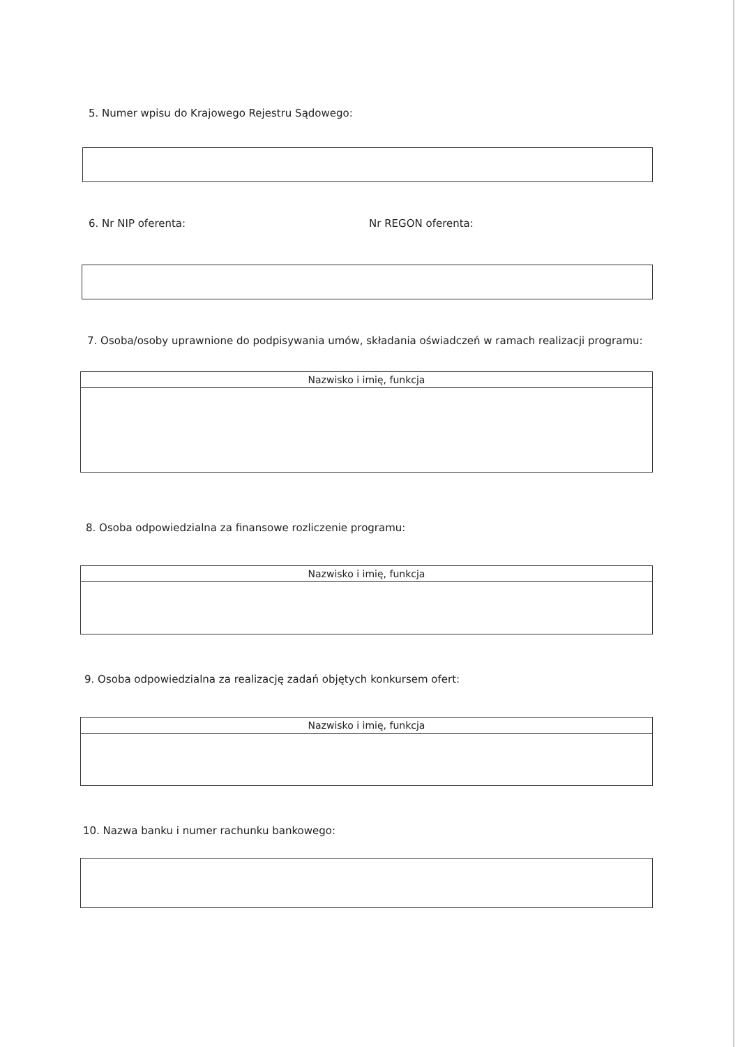5. Numer wpisu do Krajowego Rejestru Sądowego:
6. Nr NIP oferenta: Nr REGON oferenta:
7. Osoba/osoby uprawnione do podpisywania umów, składania oświadczeń w ramach realizacji programu:
| Nazwisko i imię, funkcja |
| --- |
8. Osoba odpowiedzialna za finansowe rozliczenie programu:
| Nazwisko i imię, funkcja |
| --- |
9. Osoba odpowiedzialna za realizację zadań objętych konkursem ofert:
| Nazwisko i imię, funkcja |
| --- |
10. Nazwa banku i numer rachunku bankowego: